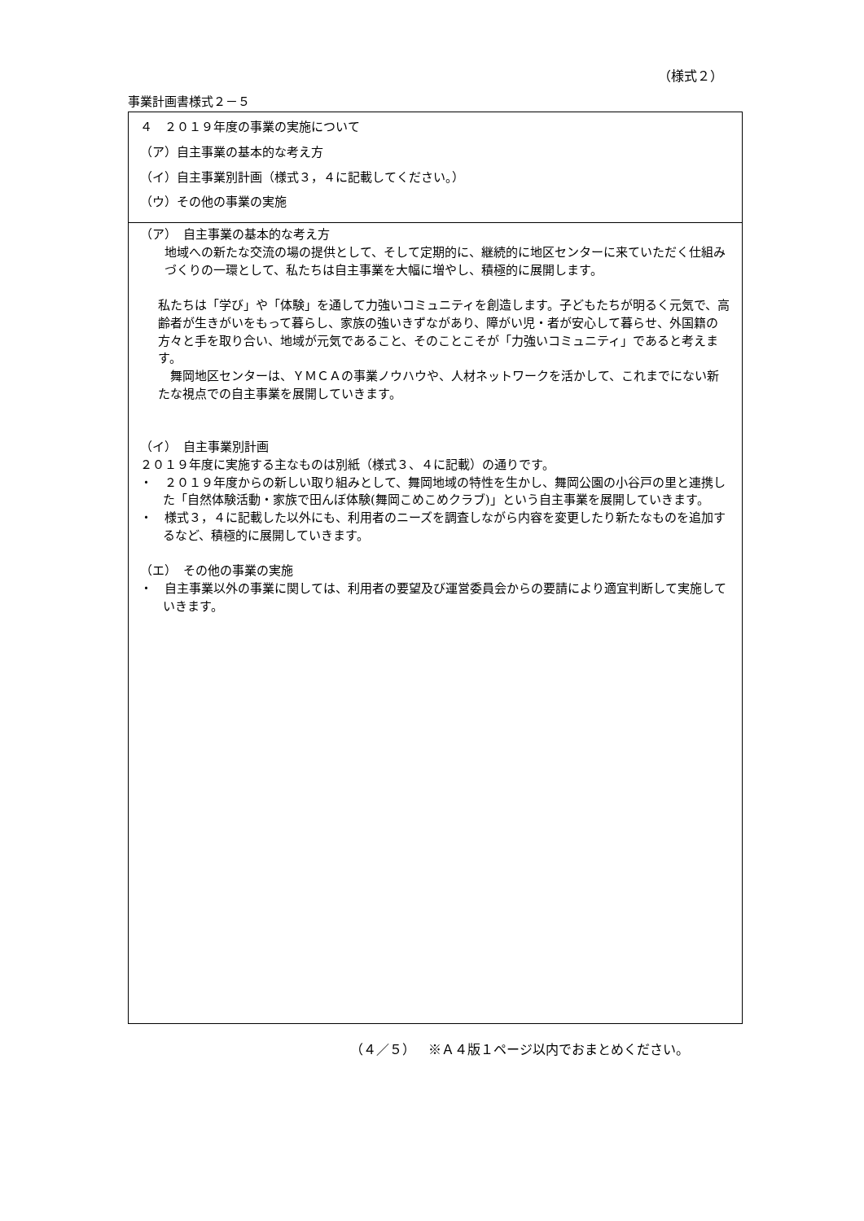（様式２）
事業計画書様式２－５
| ４ ２０１９年度の事業の実施について （ア）自主事業の基本的な考え方 （イ）自主事業別計画（様式３，４に記載してください。） （ウ）その他の事業の実施 |
| （ア） 自主事業の基本的な考え方 地域への新たな交流の場の提供として、そして定期的に、継続的に地区センターに来ていただく仕組みづくりの一環として、私たちは自主事業を大幅に増やし、積極的に展開します。 私たちは「学び」や「体験」を通して力強いコミュニティを創造します。子どもたちが明るく元気で、高齢者が生きがいをもって暮らし、家族の強いきずながあり、障がい児・者が安心して暮らせ、外国籍の方々と手を取り合い、地域が元気であること、そのことこそが「力強いコミュニティ」であると考えます。 舞岡地区センターは、ＹＭＣＡの事業ノウハウや、人材ネットワークを活かして、これまでにない新たな視点での自主事業を展開していきます。 （イ） 自主事業別計画 ２０１９年度に実施する主なものは別紙（様式３、４に記載）の通りです。 ・ ２０１９年度からの新しい取り組みとして、舞岡地域の特性を生かし、舞岡公園の小谷戸の里と連携した「自然体験活動・家族で田んぼ体験(舞岡こめこめクラブ)」という自主事業を展開していきます。 ・ 様式３，４に記載した以外にも、利用者のニーズを調査しながら内容を変更したり新たなものを追加するなど、積極的に展開していきます。 （エ） その他の事業の実施 ・ 自主事業以外の事業に関しては、利用者の要望及び運営委員会からの要請により適宜判断して実施していきます。 |
（４／５）　※Ａ４版１ページ以内でおまとめください。